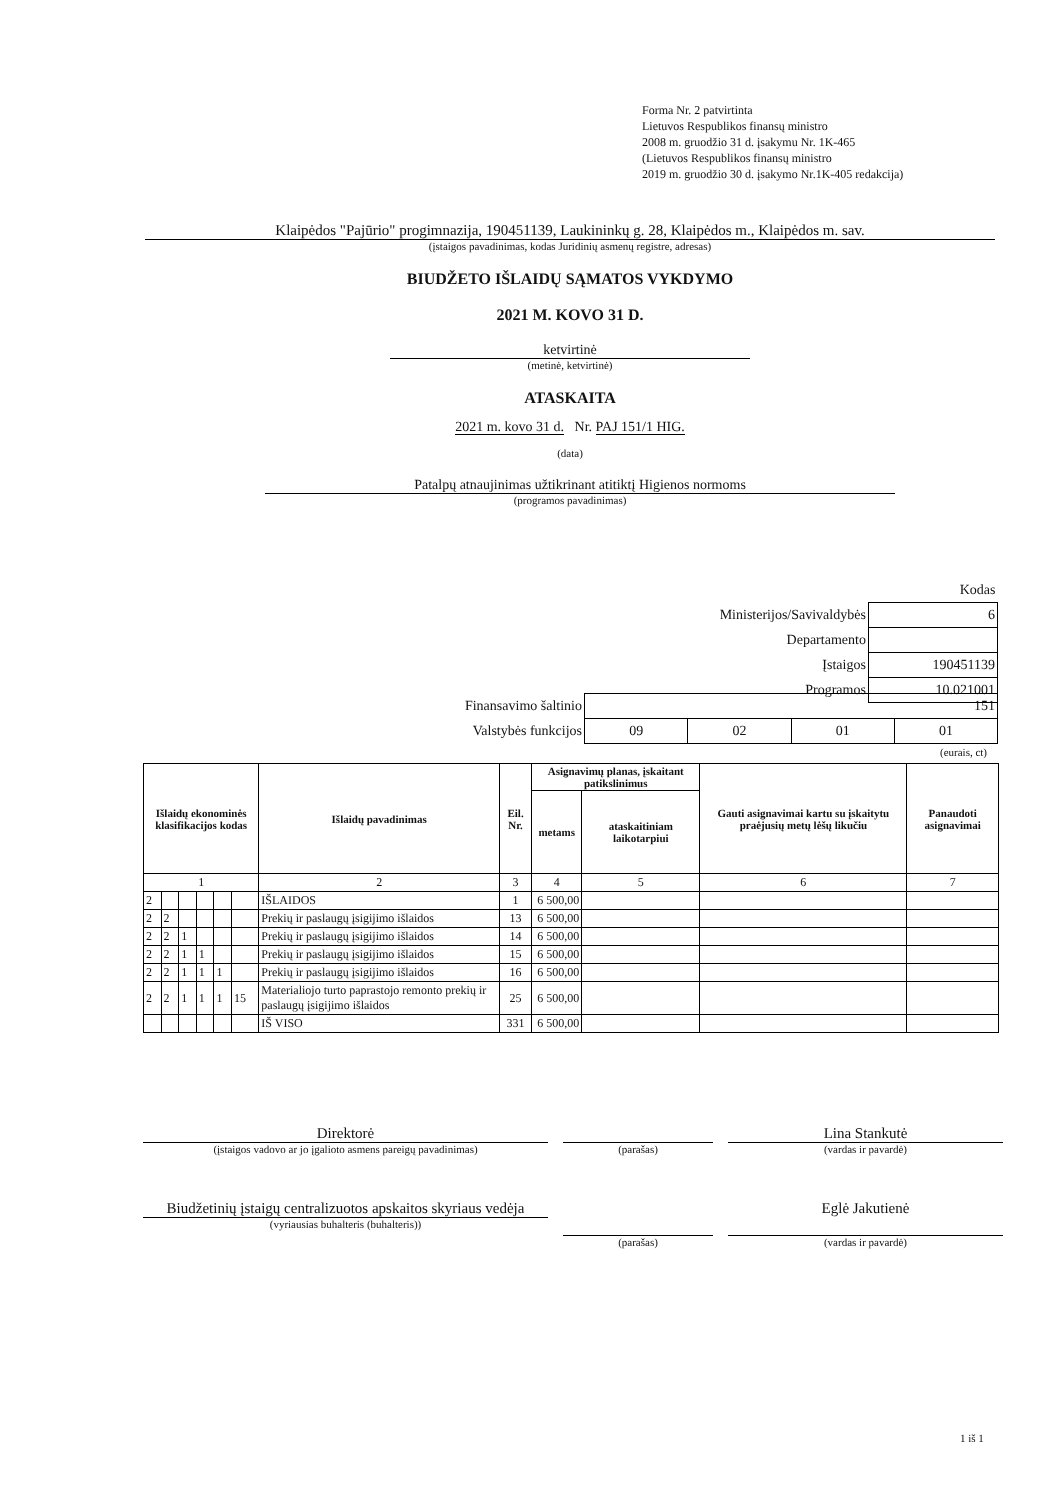Forma Nr. 2 patvirtinta
Lietuvos Respublikos finansų ministro
2008 m. gruodžio 31 d. įsakymu Nr. 1K-465
(Lietuvos Respublikos finansų ministro
2019 m. gruodžio 30 d. įsakymo Nr.1K-405 redakcija)
Klaipėdos "Pajūrio" progimnazija, 190451139, Laukininkų g. 28, Klaipėdos m., Klaipėdos m. sav.
(įstaigos pavadinimas, kodas Juridinių asmenų registre, adresas)
BIUDŽETO IŠLAIDŲ SĄMATOS VYKDYMO
2021 M. KOVO 31 D.
ketvirtinė
(metinė, ketvirtinė)
ATASKAITA
2021 m. kovo 31 d. Nr. PAJ 151/1 HIG.
(data)
Patalpų atnaujinimas užtikrinant atitiktį Higienos normoms
(programos pavadinimas)
| | Kodas | |
| Ministerijos/Savivaldybės | | 6 |
| Departamento | | |
| Įstaigos | | 190451139 |
| Programos | 10.021001 | |
| Finansavimo šaltinio | 151 | | | |
| Valstybės funkcijos | 09 | 02 | 01 | 01 |
(eurais, ct)
| Išlaidų ekonominės klasifikacijos kodas | | | | | | Išlaidų pavadinimas | Eil. Nr. | Asignavimų planas, įskaitant patikslinimus | | Gauti asignavimai kartu su įskaitytu praėjusių metų lėšų likučiu | Panaudoti asignavimai |
| --- | --- | --- | --- | --- | --- | --- | --- | --- | --- | --- | --- |
| | | | | | | | | metams | ataskaitiniam laikotarpiui | | |
| 1 | | | | | | 2 | 3 | 4 | 5 | 6 | 7 |
| 2 | | | | | | IŠLAIDOS | 1 | 6 500,00 | | | |
| 2 | 2 | | | | | Prekių ir paslaugų įsigijimo išlaidos | 13 | 6 500,00 | | | |
| 2 | 2 | 1 | | | | Prekių ir paslaugų įsigijimo išlaidos | 14 | 6 500,00 | | | |
| 2 | 2 | 1 | 1 | | | Prekių ir paslaugų įsigijimo išlaidos | 15 | 6 500,00 | | | |
| 2 | 2 | 1 | 1 | 1 | | Prekių ir paslaugų įsigijimo išlaidos | 16 | 6 500,00 | | | |
| 2 | 2 | 1 | 1 | 1 | 15 | Materialiojo turto paprastojo remonto prekių ir paslaugų įsigijimo išlaidos | 25 | 6 500,00 | | | |
| | | | | | | IŠ VISO | 331 | 6 500,00 | | | |
Direktorė
(įstaigos vadovo ar jo įgalioto asmens pareigų pavadinimas)
(parašas)
Lina Stankutė
(vardas ir pavardė)
Biudžetinių įstaigų centralizuotos apskaitos skyriaus vedėja
(vyriausias buhalteris (buhalteris))
(parašas)
Eglė Jakutienė
(vardas ir pavardė)
1 iš 1